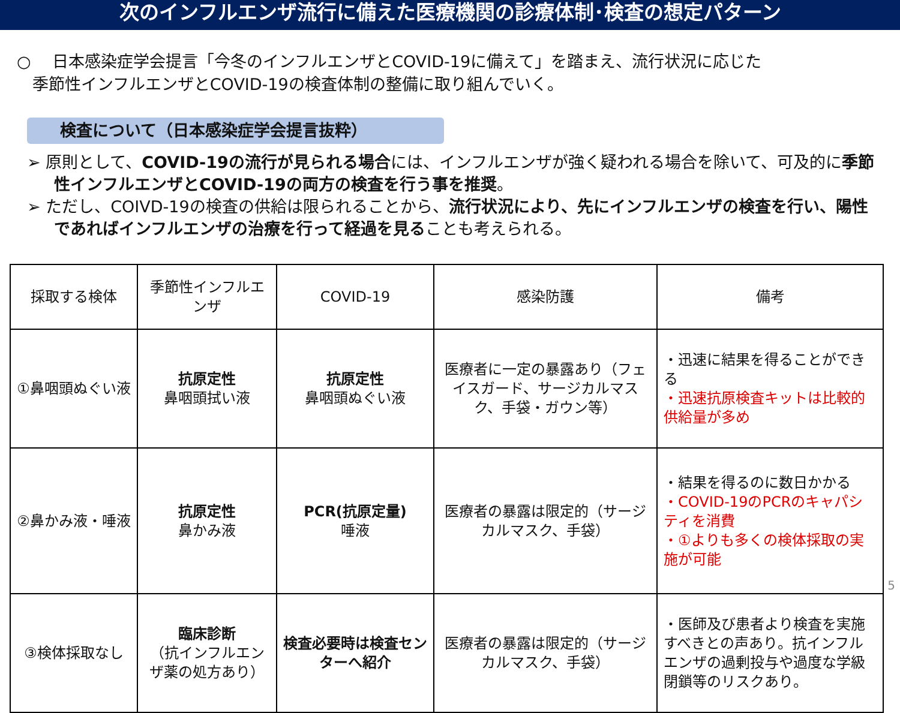次のインフルエンザ流行に備えた医療機関の診療体制･検査の想定パターン
○　 日本感染症学会提言「今冬のインフルエンザとCOVID-19に備えて」を踏まえ、流行状況に応じた
季節性インフルエンザとCOVID-19の検査体制の整備に取り組んでいく。
検査について（日本感染症学会提言抜粋）
➢ 原則として、COVID-19の流行が見られる場合には、インフルエンザが強く疑われる場合を除いて、可及的に季節性インフルエンザとCOVID-19の両方の検査を行う事を推奨。
➢ ただし、COIVD-19の検査の供給は限られることから、流行状況により、先にインフルエンザの検査を行い、陽性であればインフルエンザの治療を行って経過を見ることも考えられる。
| 採取する検体 | 季節性インフルエンザ | COVID-19 | 感染防護 | 備考 |
| ①鼻咽頭ぬぐい液 | 抗原定性 鼻咽頭拭い液 | 抗原定性 鼻咽頭ぬぐい液 | 医療者に一定の暴露あり（フェイスガード、サージカルマスク、手袋・ガウン等） | ・迅速に結果を得ることができる ・迅速抗原検査キットは比較的供給量が多め |
| ②鼻かみ液・唾液 | 抗原定性 鼻かみ液 | PCR(抗原定量) 唾液 | 医療者の暴露は限定的（サージカルマスク、手袋） | ・結果を得るのに数日かかる ・COVID-19のPCRのキャパシティを消費 ・①よりも多くの検体採取の実施が可能 |
| ③検体採取なし | 臨床診断 （抗インフルエンザ薬の処方あり） | 検査必要時は検査センターへ紹介 | 医療者の暴露は限定的（サージカルマスク、手袋） | ・医師及び患者より検査を実施すべきとの声あり。抗インフルエンザの過剰投与や過度な学級閉鎖等のリスクあり。 |
5